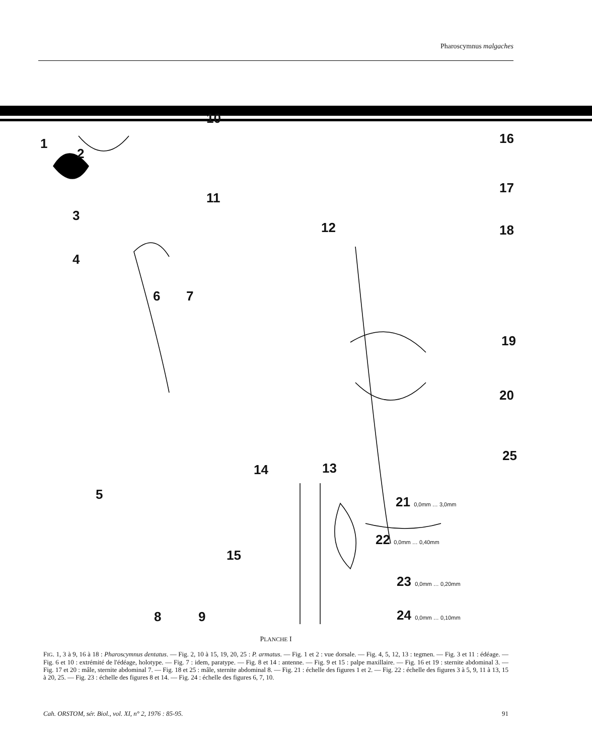Pharoscymnus malgaches
1
2
3
4
5
6 7
8 9
10
11
12
13 14
15
16
17
18
19
20
21 0,0mm … 3,0mm
22 0,0mm … 0,40mm
23 0,0mm … 0,20mm
24 0,0mm … 0,10mm
25
PLANCHE I
FIG. 1, 3 à 9, 16 à 18 : Pharoscymnus dentatus. — Fig. 2, 10 à 15, 19, 20, 25 : P. armatus. — Fig. 1 et 2 : vue dorsale. — Fig. 4, 5, 12, 13 : tegmen. — Fig. 3 et 11 : édéage. — Fig. 6 et 10 : extrémité de l'édéage, holotype. — Fig. 7 : idem, paratype. — Fig. 8 et 14 : antenne. — Fig. 9 et 15 : palpe maxillaire. — Fig. 16 et 19 : sternite abdominal 3. — Fig. 17 et 20 : mâle, sternite abdominal 7. — Fig. 18 et 25 : mâle, sternite abdominal 8. — Fig. 21 : échelle des figures 1 et 2. — Fig. 22 : échelle des figures 3 à 5, 9, 11 à 13, 15 à 20, 25. — Fig. 23 : échelle des figures 8 et 14. — Fig. 24 : échelle des figures 6, 7, 10.
Cah. ORSTOM, sér. Biol., vol. XI, n° 2, 1976 : 85-95. 91